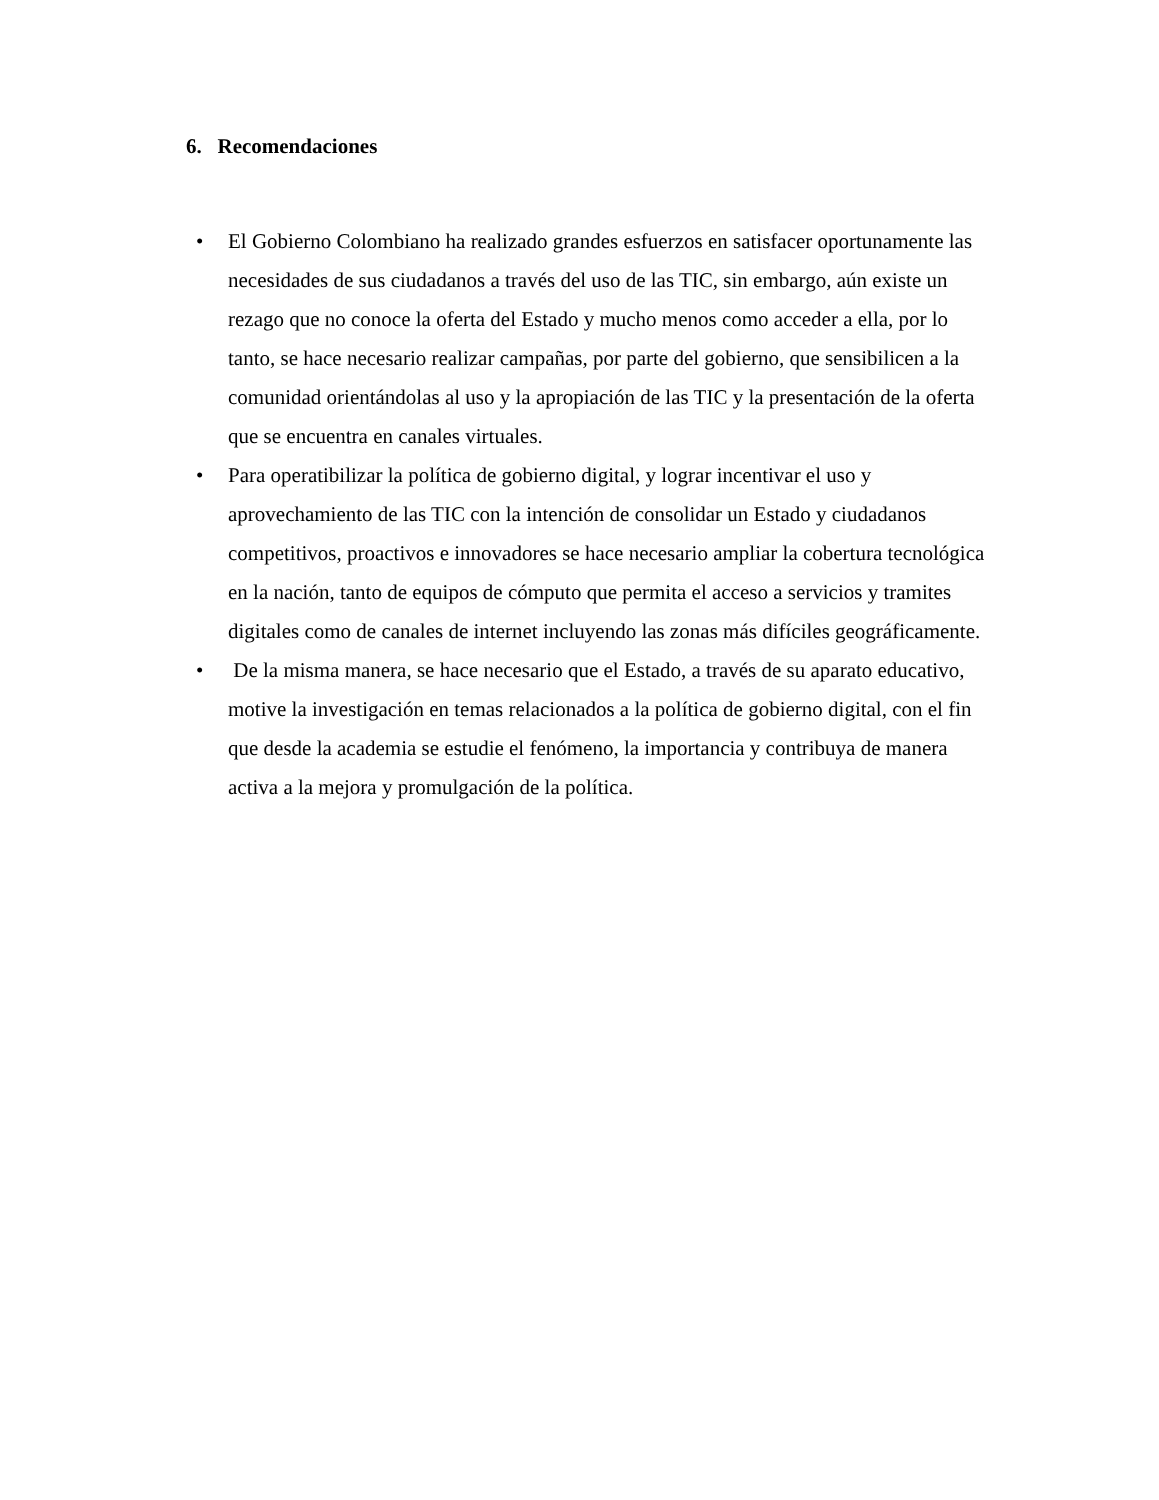6. Recomendaciones
• El Gobierno Colombiano ha realizado grandes esfuerzos en satisfacer oportunamente las necesidades de sus ciudadanos a través del uso de las TIC, sin embargo, aún existe un rezago que no conoce la oferta del Estado y mucho menos como acceder a ella, por lo tanto, se hace necesario realizar campañas, por parte del gobierno, que sensibilicen a la comunidad orientándolas al uso y la apropiación de las TIC y la presentación de la oferta que se encuentra en canales virtuales.
• Para operatibilizar la política de gobierno digital, y lograr incentivar el uso y aprovechamiento de las TIC con la intención de consolidar un Estado y ciudadanos competitivos, proactivos e innovadores se hace necesario ampliar la cobertura tecnológica en la nación, tanto de equipos de cómputo que permita el acceso a servicios y tramites digitales como de canales de internet incluyendo las zonas más difíciles geográficamente.
• De la misma manera, se hace necesario que el Estado, a través de su aparato educativo, motive la investigación en temas relacionados a la política de gobierno digital, con el fin que desde la academia se estudie el fenómeno, la importancia y contribuya de manera activa a la mejora y promulgación de la política.